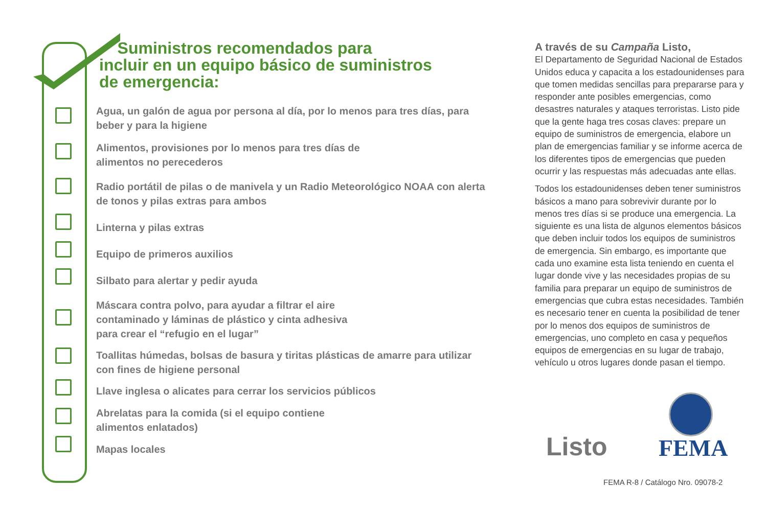Suministros recomendados para
incluir en un equipo básico de suministros
de emergencia:
Agua, un galón de agua por persona al día, por lo menos para tres días, para beber y para la higiene
Alimentos, provisiones por lo menos para tres días de
alimentos no perecederos
Radio portátil de pilas o de manivela y un Radio Meteorológico NOAA con alerta de tonos y pilas extras para ambos
Linterna y pilas extras
Equipo de primeros auxilios
Silbato para alertar y pedir ayuda
Máscara contra polvo, para ayudar a filtrar el aire
contaminado y láminas de plástico y cinta adhesiva
para crear el “refugio en el lugar”
Toallitas húmedas, bolsas de basura y tiritas plásticas de amarre para utilizar con fines de higiene personal
Llave inglesa o alicates para cerrar los servicios públicos
Abrelatas para la comida (si el equipo contiene
alimentos enlatados)
Mapas locales
A través de su Campaña Listo,
El Departamento de Seguridad Nacional de Estados Unidos educa y capacita a los estadounidenses para que tomen medidas sencillas para prepararse para y responder ante posibles emergencias, como desastres naturales y ataques terroristas. Listo pide que la gente haga tres cosas claves: prepare un equipo de suministros de emergencia, elabore un plan de emergencias familiar y se informe acerca de los diferentes tipos de emergencias que pueden ocurrir y las respuestas más adecuadas ante ellas.
Todos los estadounidenses deben tener suministros básicos a mano para sobrevivir durante por lo menos tres días si se produce una emergencia. La siguiente es una lista de algunos elementos básicos que deben incluir todos los equipos de suministros de emergencia. Sin embargo, es importante que cada uno examine esta lista teniendo en cuenta el lugar donde vive y las necesidades propias de su familia para preparar un equipo de suministros de emergencias que cubra estas necesidades. También es necesario tener en cuenta la posibilidad de tener por lo menos dos equipos de suministros de emergencias, uno completo en casa y pequeños equipos de emergencias en su lugar de trabajo, vehículo u otros lugares donde pasan el tiempo.
Listo FEMA
FEMA R-8 / Catálogo Nro. 09078-2